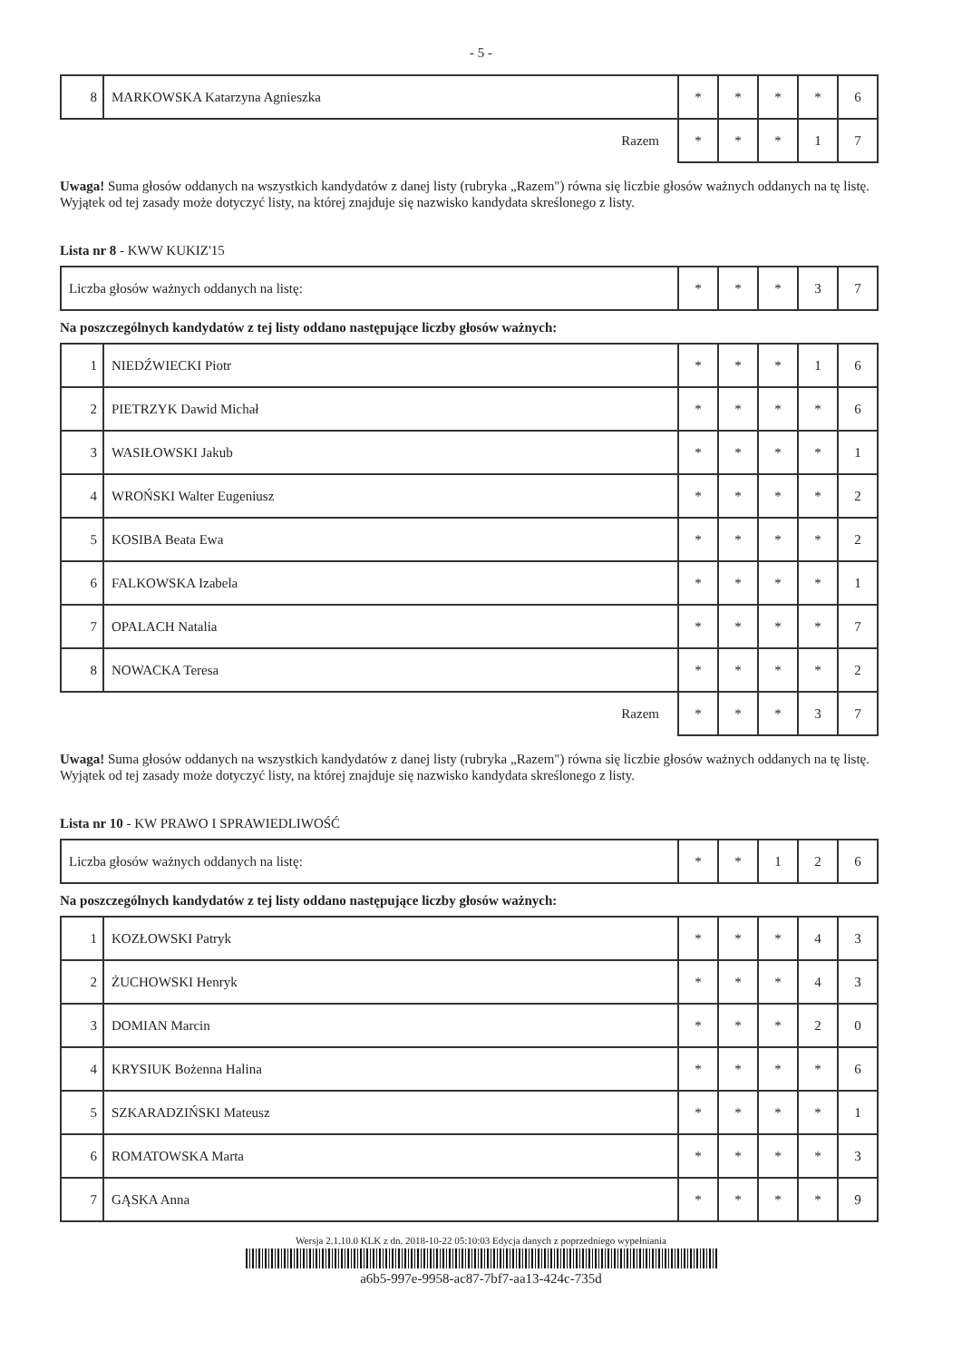- 5 -
| 8 | MARKOWSKA Katarzyna Agnieszka | * | * | * | * | 6 |
| Razem | | * | * | * | 1 | 7 |
Uwaga! Suma głosów oddanych na wszystkich kandydatów z danej listy (rubryka „Razem") równa się liczbie głosów ważnych oddanych na tę listę. Wyjątek od tej zasady może dotyczyć listy, na której znajduje się nazwisko kandydata skreślonego z listy.
Lista nr 8 - KWW KUKIZ'15
| Liczba głosów ważnych oddanych na listę: | * | * | * | 3 | 7 |
Na poszczególnych kandydatów z tej listy oddano następujące liczby głosów ważnych:
| 1 | NIEDŹWIECKI Piotr | * | * | * | 1 | 6 |
| 2 | PIETRZYK Dawid Michał | * | * | * | * | 6 |
| 3 | WASIŁOWSKI Jakub | * | * | * | * | 1 |
| 4 | WROŃSKI Walter Eugeniusz | * | * | * | * | 2 |
| 5 | KOSIBA Beata Ewa | * | * | * | * | 2 |
| 6 | FALKOWSKA Izabela | * | * | * | * | 1 |
| 7 | OPALACH Natalia | * | * | * | * | 7 |
| 8 | NOWACKA Teresa | * | * | * | * | 2 |
| Razem | | * | * | * | 3 | 7 |
Uwaga! Suma głosów oddanych na wszystkich kandydatów z danej listy (rubryka „Razem") równa się liczbie głosów ważnych oddanych na tę listę. Wyjątek od tej zasady może dotyczyć listy, na której znajduje się nazwisko kandydata skreślonego z listy.
Lista nr 10 - KW PRAWO I SPRAWIEDLIWOŚĆ
| Liczba głosów ważnych oddanych na listę: | * | * | 1 | 2 | 6 |
Na poszczególnych kandydatów z tej listy oddano następujące liczby głosów ważnych:
| 1 | KOZŁOWSKI Patryk | * | * | * | 4 | 3 |
| 2 | ŻUCHOWSKI Henryk | * | * | * | 4 | 3 |
| 3 | DOMIAN Marcin | * | * | * | 2 | 0 |
| 4 | KRYSIUK Bożenna Halina | * | * | * | * | 6 |
| 5 | SZKARADZIŃSKI Mateusz | * | * | * | * | 1 |
| 6 | ROMATOWSKA Marta | * | * | * | * | 3 |
| 7 | GĄSKA Anna | * | * | * | * | 9 |
Wersja 2.1.10.0 KLK z dn. 2018-10-22 05:10:03 Edycja danych z poprzedniego wypełniania
a6b5-997e-9958-ac87-7bf7-aa13-424c-735d